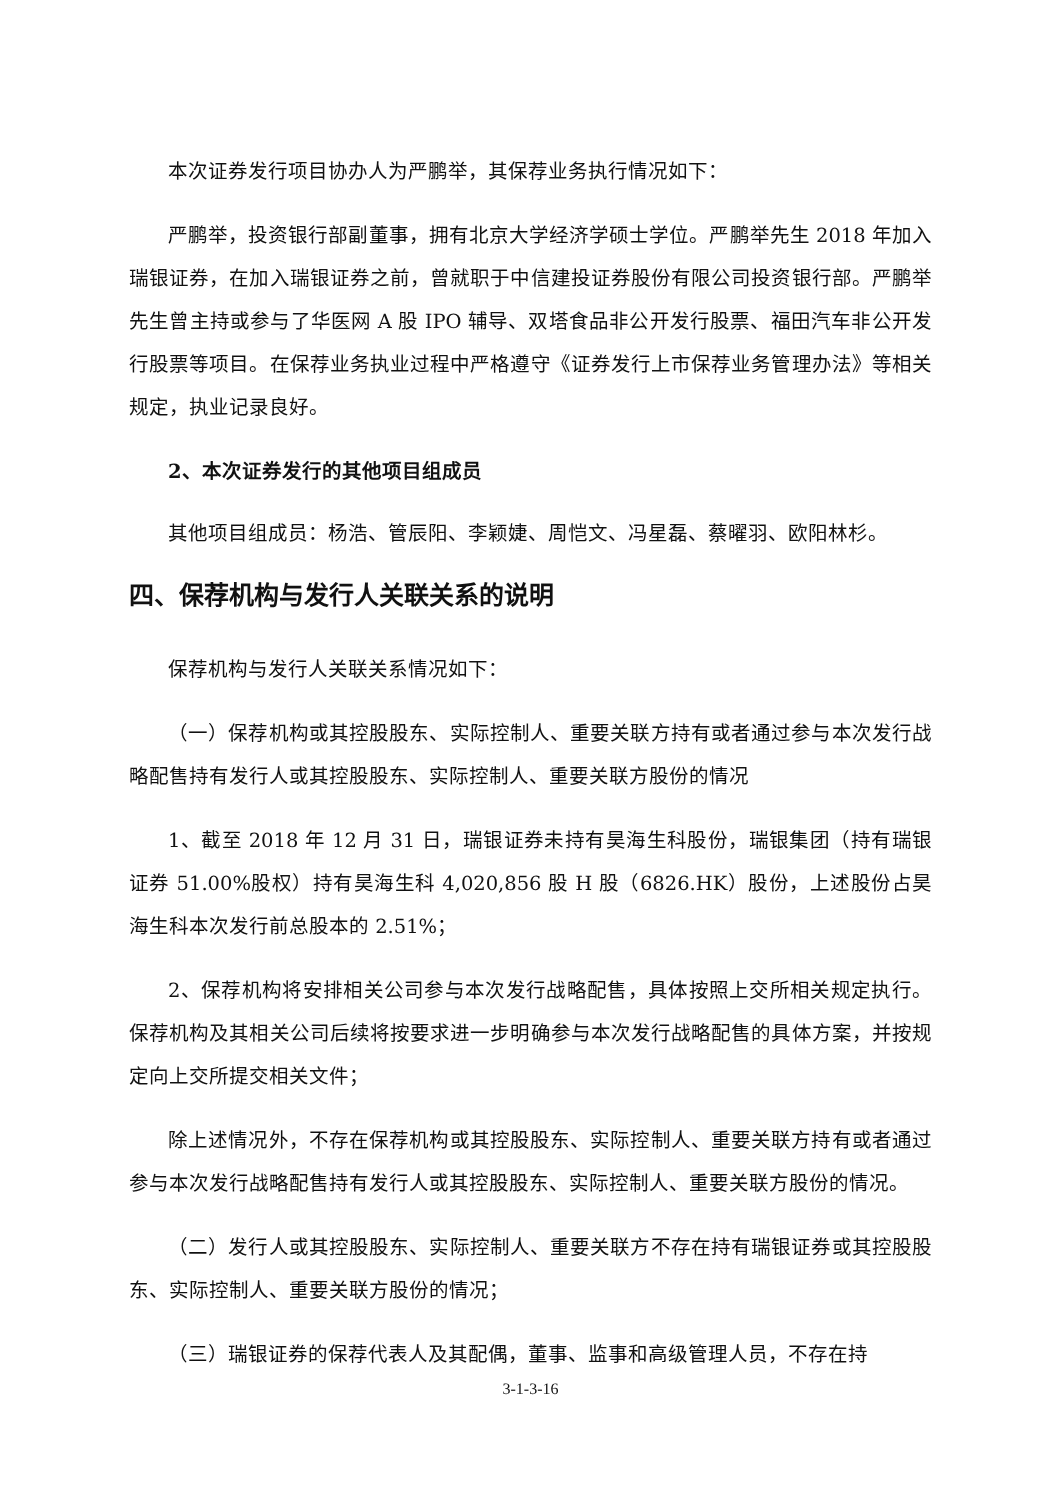本次证券发行项目协办人为严鹏举，其保荐业务执行情况如下：
严鹏举，投资银行部副董事，拥有北京大学经济学硕士学位。严鹏举先生 2018 年加入瑞银证券，在加入瑞银证券之前，曾就职于中信建投证券股份有限公司投资银行部。严鹏举先生曾主持或参与了华医网 A 股 IPO 辅导、双塔食品非公开发行股票、福田汽车非公开发行股票等项目。在保荐业务执业过程中严格遵守《证券发行上市保荐业务管理办法》等相关规定，执业记录良好。
2、本次证券发行的其他项目组成员
其他项目组成员：杨浩、管辰阳、李颖婕、周恺文、冯星磊、蔡曜羽、欧阳林杉。
四、保荐机构与发行人关联关系的说明
保荐机构与发行人关联关系情况如下：
（一）保荐机构或其控股股东、实际控制人、重要关联方持有或者通过参与本次发行战略配售持有发行人或其控股股东、实际控制人、重要关联方股份的情况
1、截至 2018 年 12 月 31 日，瑞银证券未持有昊海生科股份，瑞银集团（持有瑞银证券 51.00%股权）持有昊海生科 4,020,856 股 H 股（6826.HK）股份，上述股份占昊海生科本次发行前总股本的 2.51%；
2、保荐机构将安排相关公司参与本次发行战略配售，具体按照上交所相关规定执行。保荐机构及其相关公司后续将按要求进一步明确参与本次发行战略配售的具体方案，并按规定向上交所提交相关文件；
除上述情况外，不存在保荐机构或其控股股东、实际控制人、重要关联方持有或者通过参与本次发行战略配售持有发行人或其控股股东、实际控制人、重要关联方股份的情况。
（二）发行人或其控股股东、实际控制人、重要关联方不存在持有瑞银证券或其控股股东、实际控制人、重要关联方股份的情况；
（三）瑞银证券的保荐代表人及其配偶，董事、监事和高级管理人员，不存在持
3-1-3-16